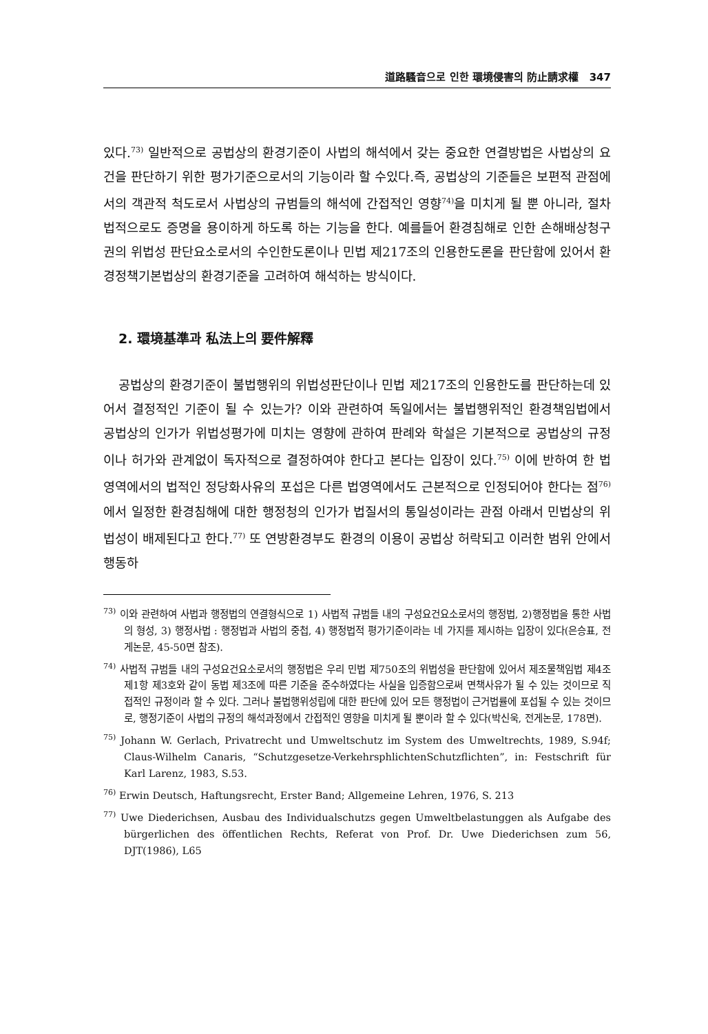道路騷音으로 인한 環境侵害의 防止請求權 347
있다.<sup>73)</sup> 일반적으로 공법상의 환경기준이 사법의 해석에서 갖는 중요한 연결방법은 사법상의 요건을 판단하기 위한 평가기준으로서의 기능이라 할 수있다.즉, 공법상의 기준들은 보편적 관점에서의 객관적 척도로서 사법상의 규범들의 해석에 간접적인 영향<sup>74)</sup>을 미치게 될 뿐 아니라, 절차법적으로도 증명을 용이하게 하도록 하는 기능을 한다. 예를들어 환경침해로 인한 손해배상청구권의 위법성 판단요소로서의 수인한도론이나 민법 제217조의 인용한도론을 판단함에 있어서 환경정책기본법상의 환경기준을 고려하여 해석하는 방식이다.
2. 環境基準과 私法上의 要件解釋
공법상의 환경기준이 불법행위의 위법성판단이나 민법 제217조의 인용한도를 판단하는데 있어서 결정적인 기준이 될 수 있는가? 이와 관련하여 독일에서는 불법행위적인 환경책임법에서 공법상의 인가가 위법성평가에 미치는 영향에 관하여 판례와 학설은 기본적으로 공법상의 규정이나 허가와 관계없이 독자적으로 결정하여야 한다고 본다는 입장이 있다.<sup>75)</sup> 이에 반하여 한 법영역에서의 법적인 정당화사유의 포섭은 다른 법영역에서도 근본적으로 인정되어야 한다는 점<sup>76)</sup>에서 일정한 환경침해에 대한 행정청의 인가가 법질서의 통일성이라는 관점 아래서 민법상의 위법성이 배제된다고 한다.<sup>77)</sup> 또 연방환경부도 환경의 이용이 공법상 허락되고 이러한 범위 안에서 행동하
<sup>73)</sup> 이와 관련하여 사법과 행정법의 연결형식으로 1) 사법적 규범들 내의 구성요건요소로서의 행정법, 2)행정법을 통한 사법의 형성, 3) 행정사법 : 행정법과 사법의 중첩, 4) 행정법적 평가기준이라는 네 가지를 제시하는 입장이 있다(은승표, 전게논문, 45-50면 참조).
<sup>74)</sup> 사법적 규범들 내의 구성요건요소로서의 행정법은 우리 민법 제750조의 위법성을 판단함에 있어서 제조물책임법 제4조 제1항 제3호와 같이 동법 제3조에 따른 기준을 준수하였다는 사실을 입증함으로써 면책사유가 될 수 있는 것이므로 직접적인 규정이라 할 수 있다. 그러나 불법행위성립에 대한 판단에 있어 모든 행정법이 근거법률에 포섭될 수 있는 것이므로, 행정기준이 사법의 규정의 해석과정에서 간접적인 영향을 미치게 될 뿐이라 할 수 있다(박신욱, 전게논문, 178면).
<sup>75)</sup> Johann W. Gerlach, Privatrecht und Umweltschutz im System des Umweltrechts, 1989, S.94f; Claus-Wilhelm Canaris, “Schutzgesetze-VerkehrsphlichtenSchutzflichten”, in: Festschrift für Karl Larenz, 1983, S.53.
<sup>76)</sup> Erwin Deutsch, Haftungsrecht, Erster Band; Allgemeine Lehren, 1976, S. 213
<sup>77)</sup> Uwe Diederichsen, Ausbau des Individualschutzs gegen Umweltbelastunggen als Aufgabe des bürgerlichen des öffentlichen Rechts, Referat von Prof. Dr. Uwe Diederichsen zum 56, DJT(1986), L65